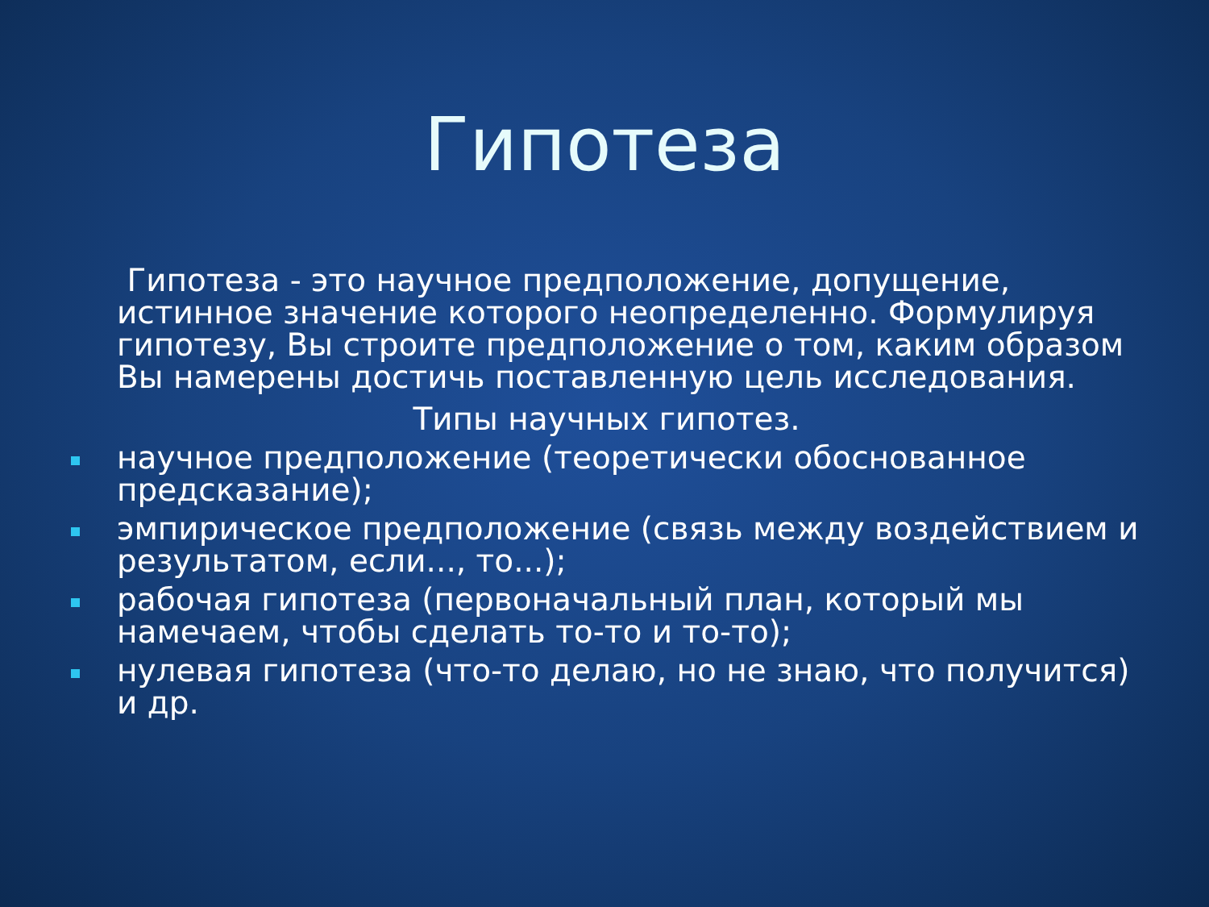Гипотеза
Гипотеза - это научное предположение, допущение, истинное значение которого неопределенно. Формулируя гипотезу, Вы строите предположение о том, каким образом Вы намерены достичь поставленную цель исследования.
Типы научных гипотез.
научное предположение (теоретически обоснованное предсказание);
эмпирическое предположение (связь между воздействием и результатом, если..., то...);
рабочая гипотеза (первоначальный план, который мы намечаем, чтобы сделать то-то и то-то);
нулевая гипотеза (что-то делаю, но не знаю, что получится) и др.